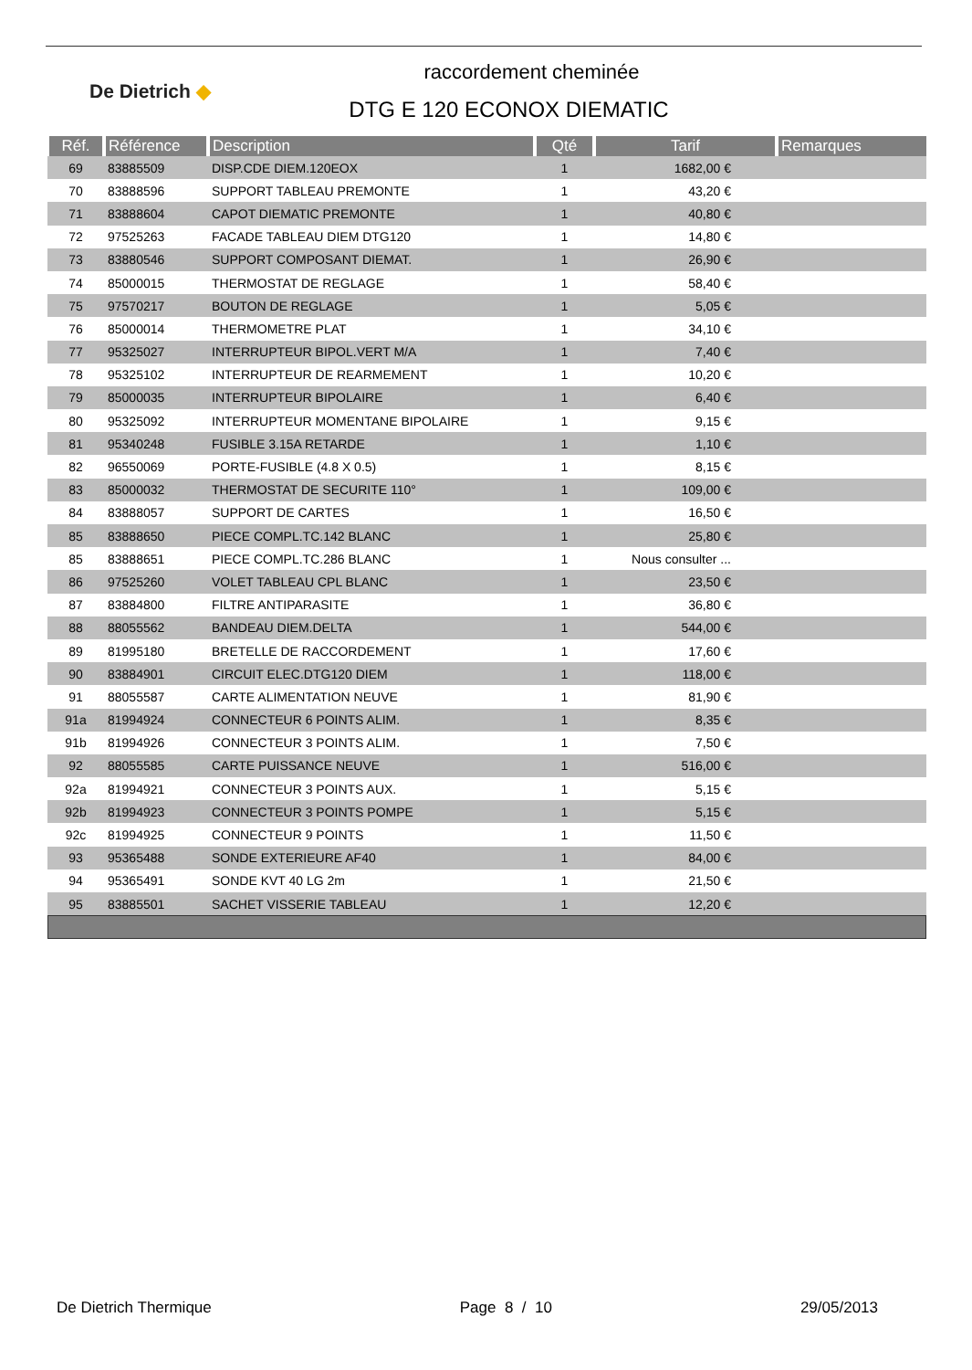De Dietrich ◆
raccordement cheminée
DTG E 120 ECONOX DIEMATIC
| Réf. | Référence | Description | Qté | Tarif | Remarques |
| --- | --- | --- | --- | --- | --- |
| 69 | 83885509 | DISP.CDE DIEM.120EOX | 1 | 1682,00 € | |
| 70 | 83888596 | SUPPORT TABLEAU PREMONTE | 1 | 43,20 € | |
| 71 | 83888604 | CAPOT DIEMATIC PREMONTE | 1 | 40,80 € | |
| 72 | 97525263 | FACADE TABLEAU DIEM DTG120 | 1 | 14,80 € | |
| 73 | 83880546 | SUPPORT COMPOSANT DIEMAT. | 1 | 26,90 € | |
| 74 | 85000015 | THERMOSTAT DE REGLAGE | 1 | 58,40 € | |
| 75 | 97570217 | BOUTON DE REGLAGE | 1 | 5,05 € | |
| 76 | 85000014 | THERMOMETRE PLAT | 1 | 34,10 € | |
| 77 | 95325027 | INTERRUPTEUR BIPOL.VERT M/A | 1 | 7,40 € | |
| 78 | 95325102 | INTERRUPTEUR DE REARMEMENT | 1 | 10,20 € | |
| 79 | 85000035 | INTERRUPTEUR BIPOLAIRE | 1 | 6,40 € | |
| 80 | 95325092 | INTERRUPTEUR MOMENTANE BIPOLAIRE | 1 | 9,15 € | |
| 81 | 95340248 | FUSIBLE 3.15A RETARDE | 1 | 1,10 € | |
| 82 | 96550069 | PORTE-FUSIBLE (4.8 X 0.5) | 1 | 8,15 € | |
| 83 | 85000032 | THERMOSTAT DE SECURITE 110° | 1 | 109,00 € | |
| 84 | 83888057 | SUPPORT DE CARTES | 1 | 16,50 € | |
| 85 | 83888650 | PIECE COMPL.TC.142 BLANC | 1 | 25,80 € | |
| 85 | 83888651 | PIECE COMPL.TC.286 BLANC | 1 | Nous consulter ... | |
| 86 | 97525260 | VOLET TABLEAU CPL BLANC | 1 | 23,50 € | |
| 87 | 83884800 | FILTRE ANTIPARASITE | 1 | 36,80 € | |
| 88 | 88055562 | BANDEAU DIEM.DELTA | 1 | 544,00 € | |
| 89 | 81995180 | BRETELLE DE RACCORDEMENT | 1 | 17,60 € | |
| 90 | 83884901 | CIRCUIT ELEC.DTG120 DIEM | 1 | 118,00 € | |
| 91 | 88055587 | CARTE ALIMENTATION NEUVE | 1 | 81,90 € | |
| 91a | 81994924 | CONNECTEUR 6 POINTS ALIM. | 1 | 8,35 € | |
| 91b | 81994926 | CONNECTEUR 3 POINTS ALIM. | 1 | 7,50 € | |
| 92 | 88055585 | CARTE PUISSANCE NEUVE | 1 | 516,00 € | |
| 92a | 81994921 | CONNECTEUR 3 POINTS AUX. | 1 | 5,15 € | |
| 92b | 81994923 | CONNECTEUR 3 POINTS POMPE | 1 | 5,15 € | |
| 92c | 81994925 | CONNECTEUR 9 POINTS | 1 | 11,50 € | |
| 93 | 95365488 | SONDE EXTERIEURE AF40 | 1 | 84,00 € | |
| 94 | 95365491 | SONDE KVT 40 LG 2m | 1 | 21,50 € | |
| 95 | 83885501 | SACHET VISSERIE TABLEAU | 1 | 12,20 € | |
De Dietrich Thermique Page 8 / 10 29/05/2013